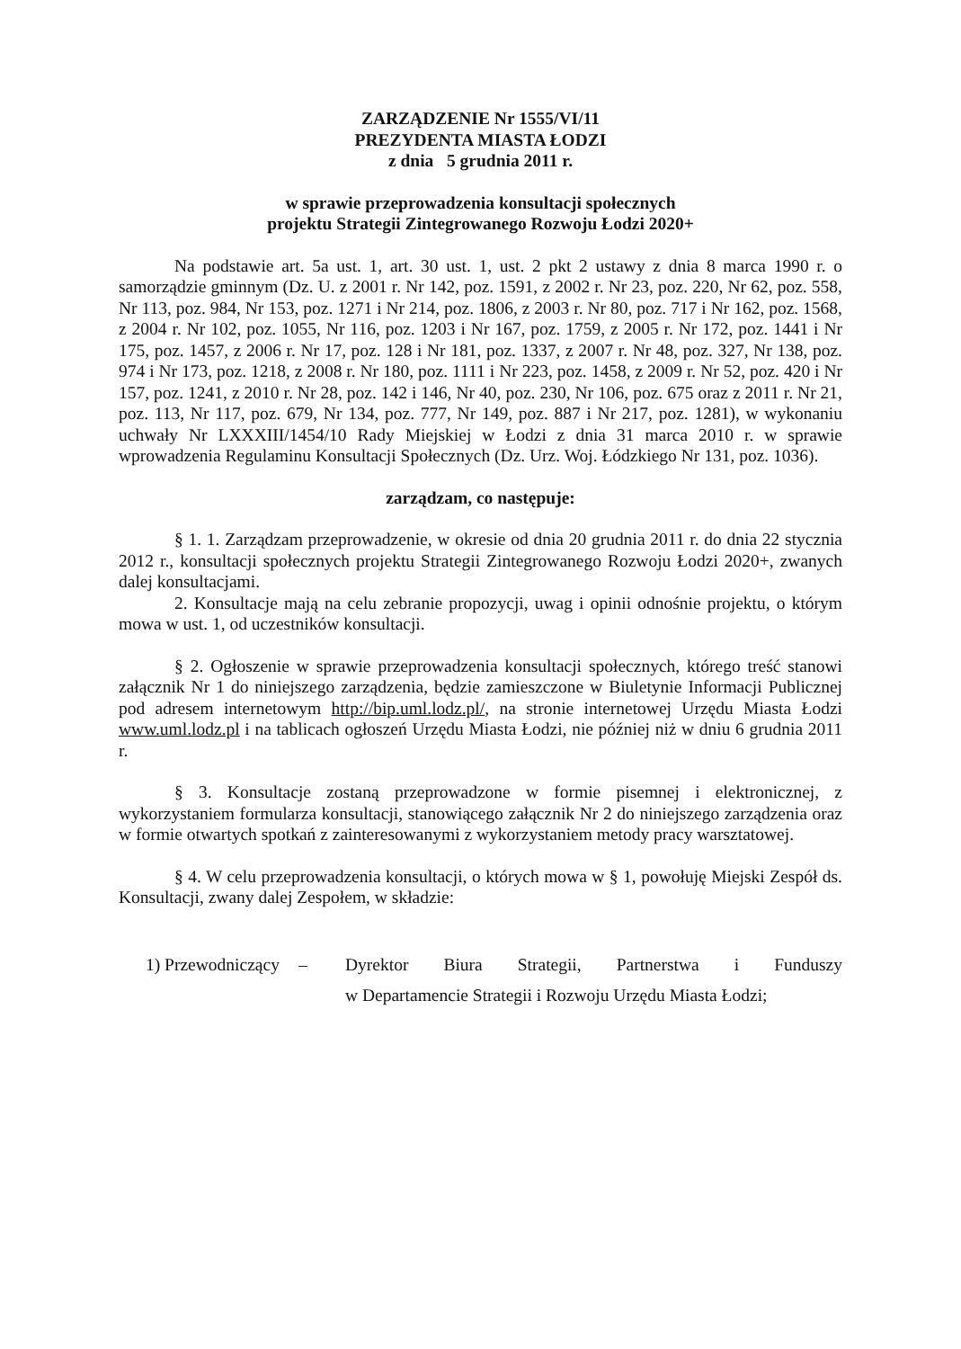ZARZĄDZENIE Nr 1555/VI/11
PREZYDENTA MIASTA ŁODZI
z dnia 5 grudnia 2011 r.
w sprawie przeprowadzenia konsultacji społecznych
projektu Strategii Zintegrowanego Rozwoju Łodzi 2020+
Na podstawie art. 5a ust. 1, art. 30 ust. 1, ust. 2 pkt 2 ustawy z dnia 8 marca 1990 r. o samorządzie gminnym (Dz. U. z 2001 r. Nr 142, poz. 1591, z 2002 r. Nr 23, poz. 220, Nr 62, poz. 558, Nr 113, poz. 984, Nr 153, poz. 1271 i Nr 214, poz. 1806, z 2003 r. Nr 80, poz. 717 i Nr 162, poz. 1568, z 2004 r. Nr 102, poz. 1055, Nr 116, poz. 1203 i Nr 167, poz. 1759, z 2005 r. Nr 172, poz. 1441 i Nr 175, poz. 1457, z 2006 r. Nr 17, poz. 128 i Nr 181, poz. 1337, z 2007 r. Nr 48, poz. 327, Nr 138, poz. 974 i Nr 173, poz. 1218, z 2008 r. Nr 180, poz. 1111 i Nr 223, poz. 1458, z 2009 r. Nr 52, poz. 420 i Nr 157, poz. 1241, z 2010 r. Nr 28, poz. 142 i 146, Nr 40, poz. 230, Nr 106, poz. 675 oraz z 2011 r. Nr 21, poz. 113, Nr 117, poz. 679, Nr 134, poz. 777, Nr 149, poz. 887 i Nr 217, poz. 1281), w wykonaniu uchwały Nr LXXXIII/1454/10 Rady Miejskiej w Łodzi z dnia 31 marca 2010 r. w sprawie wprowadzenia Regulaminu Konsultacji Społecznych (Dz. Urz. Woj. Łódzkiego Nr 131, poz. 1036).
zarządzam, co następuje:
§ 1. 1. Zarządzam przeprowadzenie, w okresie od dnia 20 grudnia 2011 r. do dnia 22 stycznia 2012 r., konsultacji społecznych projektu Strategii Zintegrowanego Rozwoju Łodzi 2020+, zwanych dalej konsultacjami.
2. Konsultacje mają na celu zebranie propozycji, uwag i opinii odnośnie projektu, o którym mowa w ust. 1, od uczestników konsultacji.
§ 2. Ogłoszenie w sprawie przeprowadzenia konsultacji społecznych, którego treść stanowi załącznik Nr 1 do niniejszego zarządzenia, będzie zamieszczone w Biuletynie Informacji Publicznej pod adresem internetowym http://bip.uml.lodz.pl/, na stronie internetowej Urzędu Miasta Łodzi www.uml.lodz.pl i na tablicach ogłoszeń Urzędu Miasta Łodzi, nie później niż w dniu 6 grudnia 2011 r.
§ 3. Konsultacje zostaną przeprowadzone w formie pisemnej i elektronicznej, z wykorzystaniem formularza konsultacji, stanowiącego załącznik Nr 2 do niniejszego zarządzenia oraz w formie otwartych spotkań z zainteresowanymi z wykorzystaniem metody pracy warsztatowej.
§ 4. W celu przeprowadzenia konsultacji, o których mowa w § 1, powołuję Miejski Zespół ds. Konsultacji, zwany dalej Zespołem, w składzie:
1) Przewodniczący – Dyrektor Biura Strategii, Partnerstwa i Funduszy
w Departamencie Strategii i Rozwoju Urzędu Miasta Łodzi;